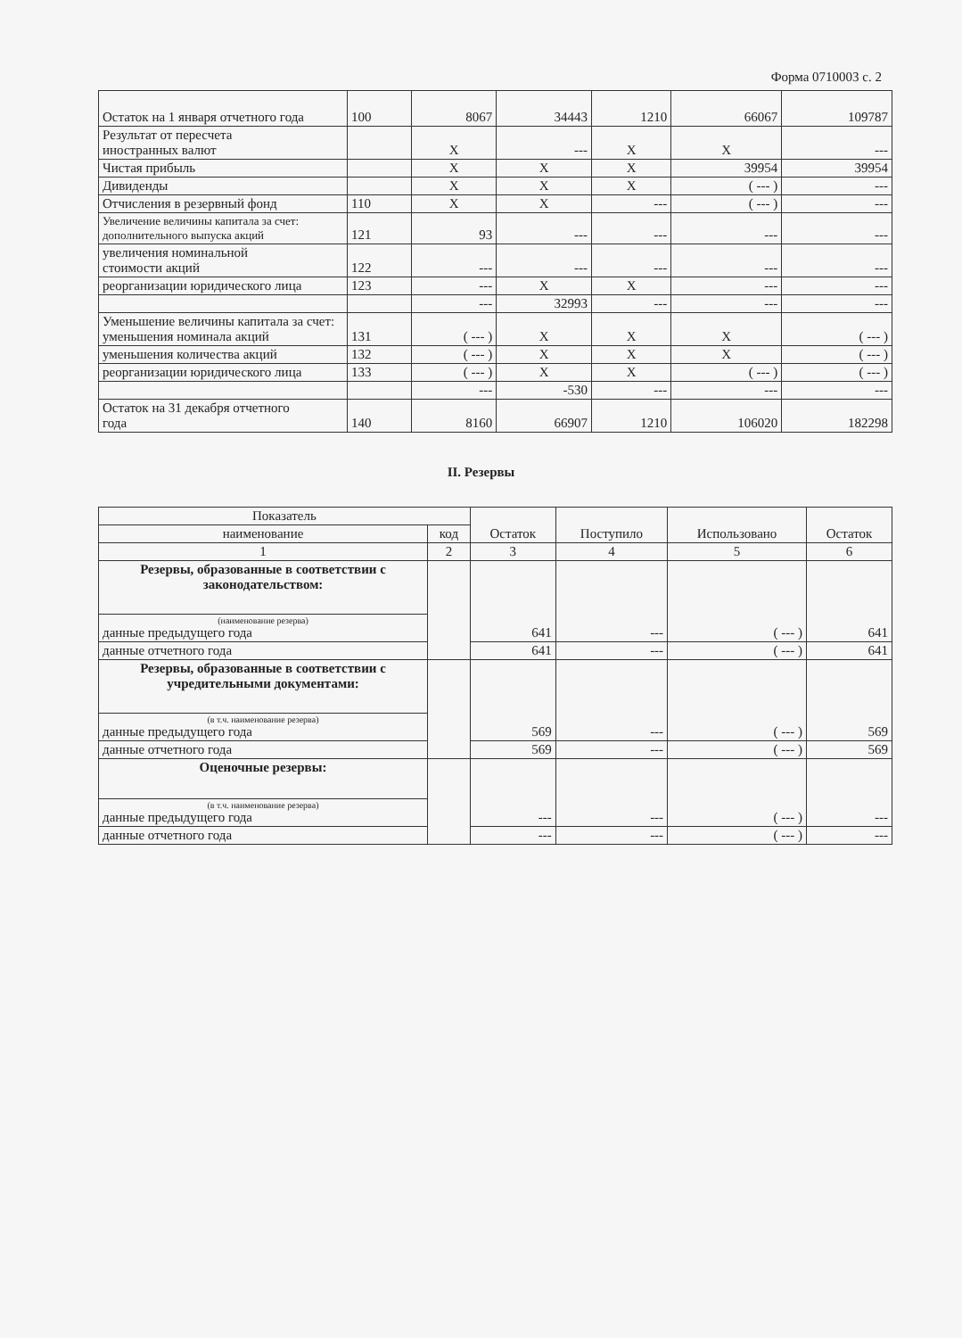Форма 0710003 с. 2
| Остаток на 1 января отчетного года | 100 | 8067 | 34443 | 1210 | 66067 | 109787 |
| Результат от пересчета иностранных валют | | X | --- | X | X | --- |
| Чистая прибыль | | X | X | X | 39954 | 39954 |
| Дивиденды | | X | X | X | ( --- ) | --- |
| Отчисления в резервный фонд | 110 | X | X | --- | ( --- ) | --- |
| Увеличение величины капитала за счет: дополнительного выпуска акций | 121 | 93 | --- | --- | --- | --- |
| увеличения номинальной стоимости акций | 122 | --- | --- | --- | --- | --- |
| реорганизации юридического лица | 123 | --- | X | X | --- | --- |
| | | --- | 32993 | --- | --- | --- |
| Уменьшение величины капитала за счет: уменьшения номинала акций | 131 | ( --- ) | X | X | X | ( --- ) |
| уменьшения количества акций | 132 | ( --- ) | X | X | X | ( --- ) |
| реорганизации юридического лица | 133 | ( --- ) | X | X | ( --- ) | ( --- ) |
| | | --- | -530 | --- | --- | --- |
| Остаток на 31 декабря отчетного года | 140 | 8160 | 66907 | 1210 | 106020 | 182298 |
II. Резервы
| Показатель | | Остаток | Поступило | Использовано | Остаток |
| --- | --- | --- | --- | --- | --- |
| наименование | код | | | | |
| 1 | 2 | 3 | 4 | 5 | 6 |
| Резервы, образованные в соответствии с законодательством: | | 641 | --- | ( --- ) | 641 |
| (наименование резерва) данные предыдущего года | | | | | |
| данные отчетного года | | 641 | --- | ( --- ) | 641 |
| Резервы, образованные в соответствии с учредительными документами: | | 569 | --- | ( --- ) | 569 |
| (в т.ч. наименование резерва) данные предыдущего года | | | | | |
| данные отчетного года | | 569 | --- | ( --- ) | 569 |
| Оценочные резервы: | | --- | --- | ( --- ) | --- |
| (в т.ч. наименование резерва) данные предыдущего года | | | | | |
| данные отчетного года | | --- | --- | ( --- ) | --- |